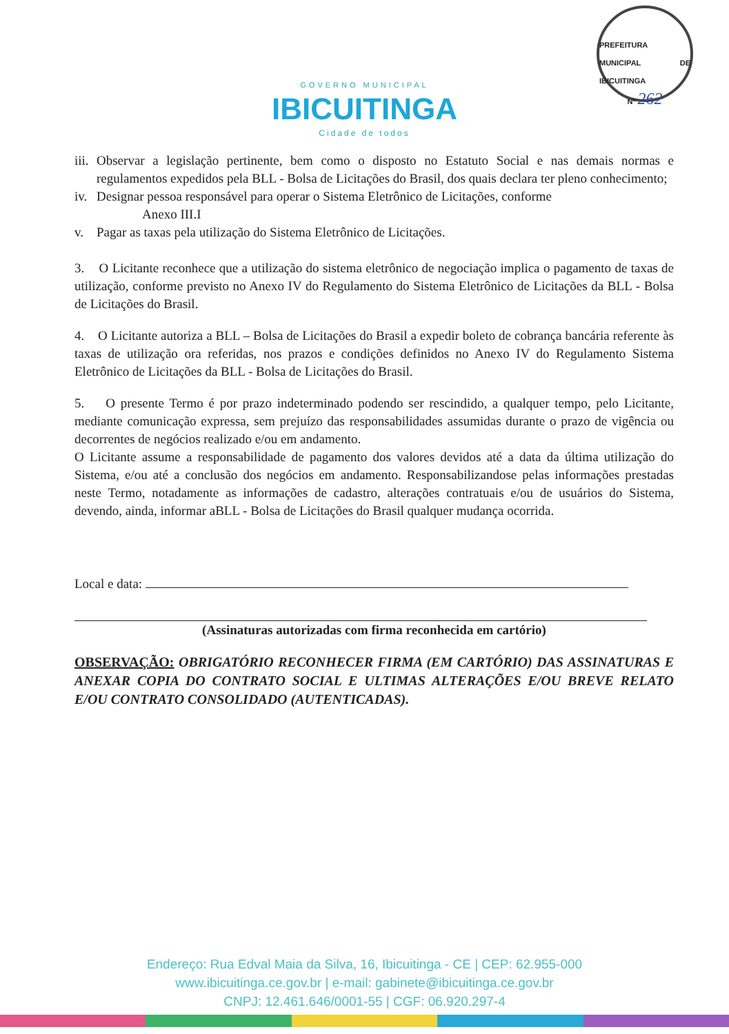PREFEITURA MUNICIPAL DE IBICUITINGA
Nº 262
GOVERNO MUNICIPAL
IBICUITINGA
Cidade de todos
iii.
Observar a legislação pertinente, bem como o disposto no Estatuto Social e nas demais normas e regulamentos expedidos pela BLL - Bolsa de Licitações do Brasil, dos quais declara ter pleno conhecimento;
iv.
Designar pessoa responsável para operar o Sistema Eletrônico de Licitações, conforme
Anexo III.I
v. Pagar as taxas pela utilização do Sistema Eletrônico de Licitações.
3. O Licitante reconhece que a utilização do sistema eletrônico de negociação implica o pagamento de taxas de utilização, conforme previsto no Anexo IV do Regulamento do Sistema Eletrônico de Licitações da BLL - Bolsa de Licitações do Brasil.
4. O Licitante autoriza a BLL – Bolsa de Licitações do Brasil a expedir boleto de cobrança bancária referente às taxas de utilização ora referidas, nos prazos e condições definidos no Anexo IV do Regulamento Sistema Eletrônico de Licitações da BLL - Bolsa de Licitações do Brasil.
5. O presente Termo é por prazo indeterminado podendo ser rescindido, a qualquer tempo, pelo Licitante, mediante comunicação expressa, sem prejuízo das responsabilidades assumidas durante o prazo de vigência ou decorrentes de negócios realizado e/ou em andamento.
O Licitante assume a responsabilidade de pagamento dos valores devidos até a data da última utilização do Sistema, e/ou até a conclusão dos negócios em andamento. Responsabilizandose pelas informações prestadas neste Termo, notadamente as informações de cadastro, alterações contratuais e/ou de usuários do Sistema, devendo, ainda, informar aBLL - Bolsa de Licitações do Brasil qualquer mudança ocorrida.
Local e data:
(Assinaturas autorizadas com firma reconhecida em cartório)
OBSERVAÇÃO: OBRIGATÓRIO RECONHECER FIRMA (EM CARTÓRIO) DAS ASSINATURAS E ANEXAR COPIA DO CONTRATO SOCIAL E ULTIMAS ALTERAÇÕES E/OU BREVE RELATO E/OU CONTRATO CONSOLIDADO (AUTENTICADAS).
Endereço: Rua Edval Maia da Silva, 16, Ibicuitinga - CE | CEP: 62.955-000
www.ibicuitinga.ce.gov.br | e-mail: gabinete@ibicuitinga.ce.gov.br
CNPJ: 12.461.646/0001-55 | CGF: 06.920.297-4